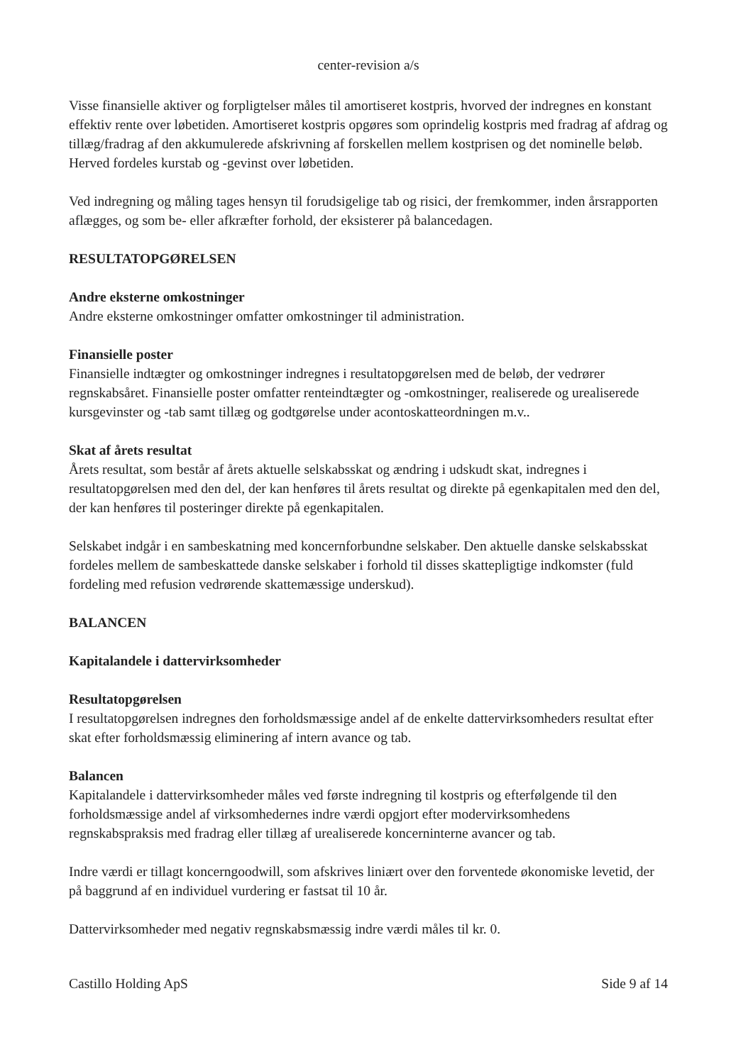center-revision a/s
Visse finansielle aktiver og forpligtelser måles til amortiseret kostpris, hvorved der indregnes en konstant effektiv rente over løbetiden. Amortiseret kostpris opgøres som oprindelig kostpris med fradrag af afdrag og tillæg/fradrag af den akkumulerede afskrivning af forskellen mellem kostprisen og det nominelle beløb. Herved fordeles kurstab og -gevinst over løbetiden.
Ved indregning og måling tages hensyn til forudsigelige tab og risici, der fremkommer, inden årsrapporten aflægges, og som be- eller afkræfter forhold, der eksisterer på balancedagen.
RESULTATOPGØRELSEN
Andre eksterne omkostninger
Andre eksterne omkostninger omfatter omkostninger til administration.
Finansielle poster
Finansielle indtægter og omkostninger indregnes i resultatopgørelsen med de beløb, der vedrører regnskabsåret. Finansielle poster omfatter renteindtægter og -omkostninger, realiserede og urealiserede kursgevinster og -tab samt tillæg og godtgørelse under acontoskatteordningen m.v..
Skat af årets resultat
Årets resultat, som består af årets aktuelle selskabsskat og ændring i udskudt skat, indregnes i resultatopgørelsen med den del, der kan henføres til årets resultat og direkte på egenkapitalen med den del, der kan henføres til posteringer direkte på egenkapitalen.
Selskabet indgår i en sambeskatning med koncernforbundne selskaber. Den aktuelle danske selskabsskat fordeles mellem de sambeskattede danske selskaber i forhold til disses skattepligtige indkomster (fuld fordeling med refusion vedrørende skattemæssige underskud).
BALANCEN
Kapitalandele i dattervirksomheder
Resultatopgørelsen
I resultatopgørelsen indregnes den forholdsmæssige andel af de enkelte dattervirksomheders resultat efter skat efter forholdsmæssig eliminering af intern avance og tab.
Balancen
Kapitalandele i dattervirksomheder måles ved første indregning til kostpris og efterfølgende til den forholdsmæssige andel af virksomhedernes indre værdi opgjort efter modervirksomhedens regnskabspraksis med fradrag eller tillæg af urealiserede koncerninterne avancer og tab.
Indre værdi er tillagt koncerngoodwill, som afskrives liniært over den forventede økonomiske levetid, der på baggrund af en individuel vurdering er fastsat til 10 år.
Dattervirksomheder med negativ regnskabsmæssig indre værdi måles til kr. 0.
Castillo Holding ApS Side 9 af 14